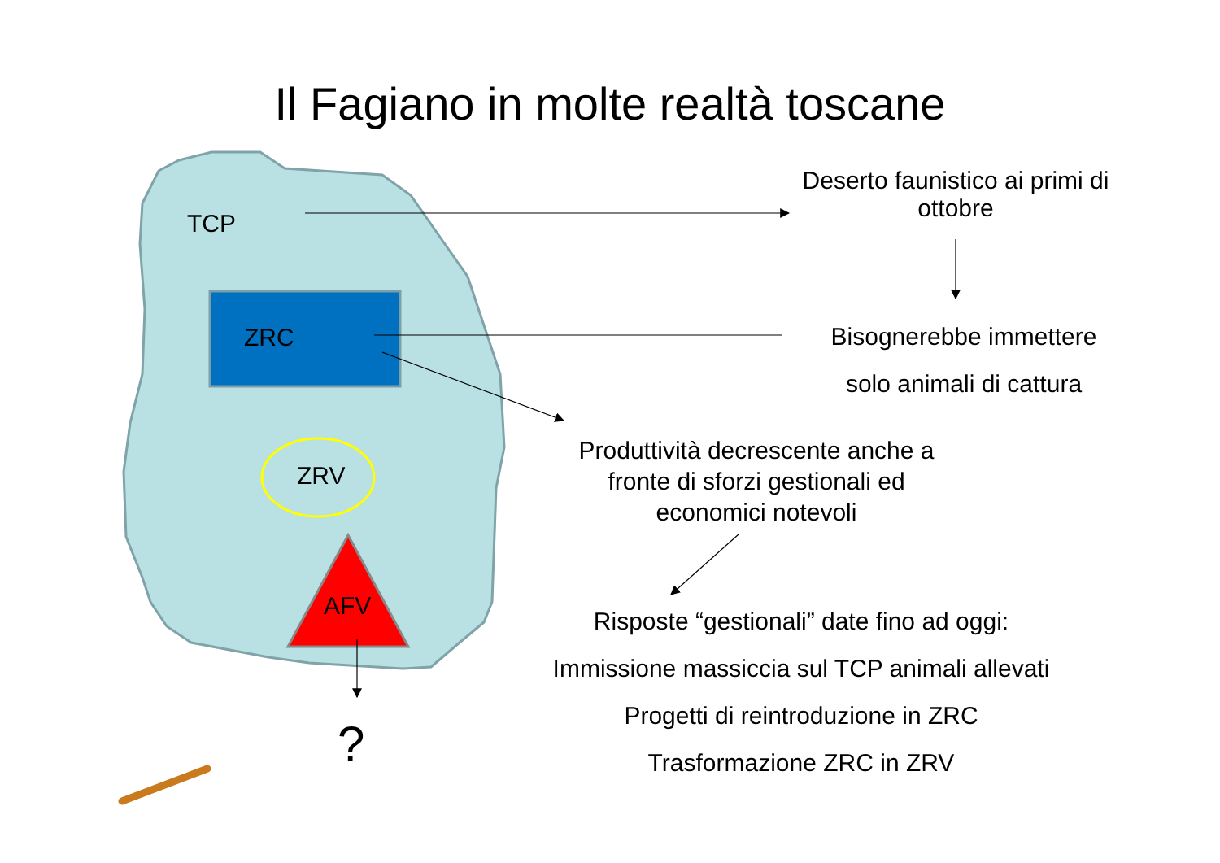Il Fagiano in molte realtà toscane
TCP
ZRC
ZRV
AFV
?
Deserto faunistico ai primi di ottobre
Bisognerebbe immettere
solo animali di cattura
Produttività decrescente anche a fronte di sforzi gestionali ed economici notevoli
Risposte “gestionali” date fino ad oggi:
Immissione massiccia sul TCP animali allevati
Progetti di reintroduzione in ZRC
Trasformazione ZRC in ZRV